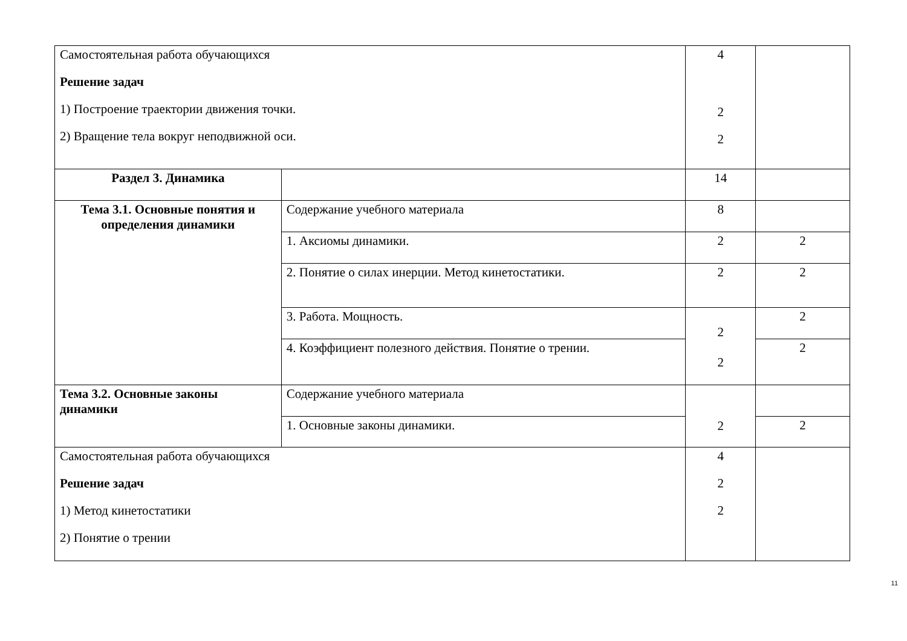| Самостоятельная работа обучающихся Решение задач 1) Построение траектории движения точки. 2) Вращение тела вокруг неподвижной оси. | | 4 2 2 | |
| Раздел 3. Динамика | | 14 | |
| Тема 3.1. Основные понятия и определения динамики | Содержание учебного материала | 8 | |
| | 1. Аксиомы динамики. | 2 | 2 |
| | 2. Понятие о силах инерции. Метод кинетостатики. | 2 | 2 |
| | 3. Работа. Мощность. | 2 2 | 2 |
| | 4. Коэффициент полезного действия. Понятие о трении. | | 2 |
| Тема 3.2. Основные законы динамики | Содержание учебного материала | 2 | |
| | 1. Основные законы динамики. | | 2 |
| Самостоятельная работа обучающихся Решение задач 1) Метод кинетостатики 2) Понятие о трении | | 4 2 2 | |
11